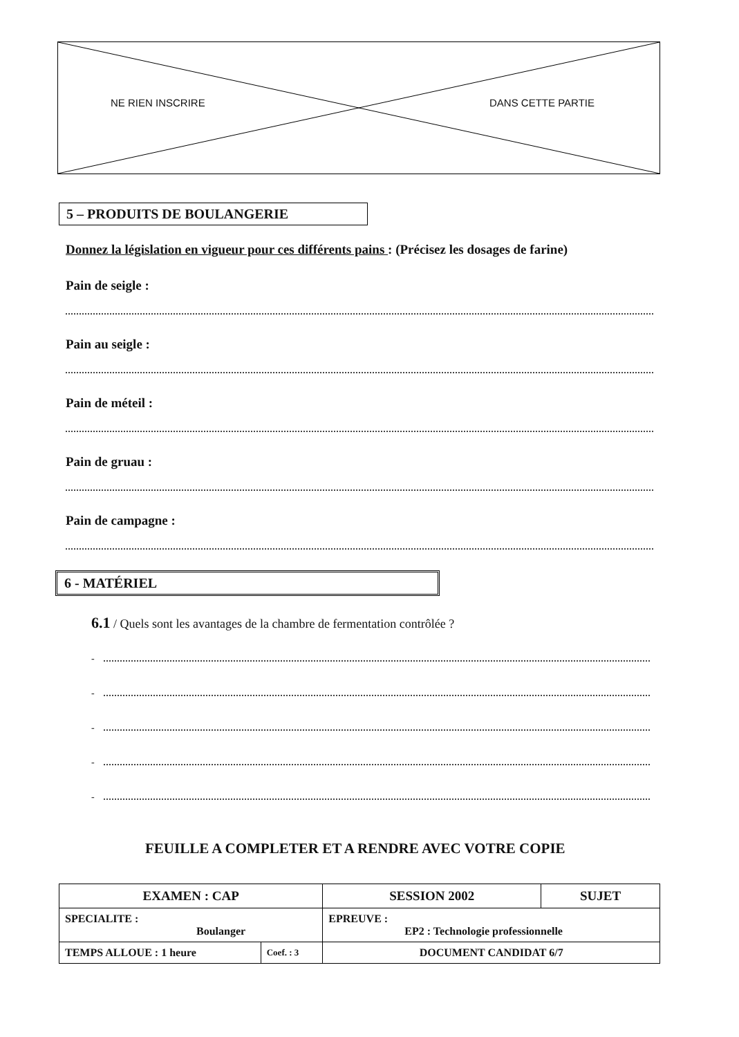NE RIEN INSCRIRE DANS CETTE PARTIE
5 – PRODUITS DE BOULANGERIE
Donnez la législation en vigueur pour ces différents pains : (Précisez les dosages de farine)
Pain de seigle :
Pain au seigle :
Pain de méteil :
Pain de gruau :
Pain de campagne :
6 - MATÉRIEL
6.1 / Quels sont les avantages de la chambre de fermentation contrôlée ?
-
-
-
-
-
FEUILLE A COMPLETER ET A RENDRE AVEC VOTRE COPIE
| EXAMEN : CAP | | SESSION 2002 | SUJET |
| SPECIALITE : Boulanger | | EPREUVE : EP2 : Technologie professionnelle | |
| TEMPS ALLOUE : 1 heure | Coef. : 3 | DOCUMENT CANDIDAT 6/7 | |